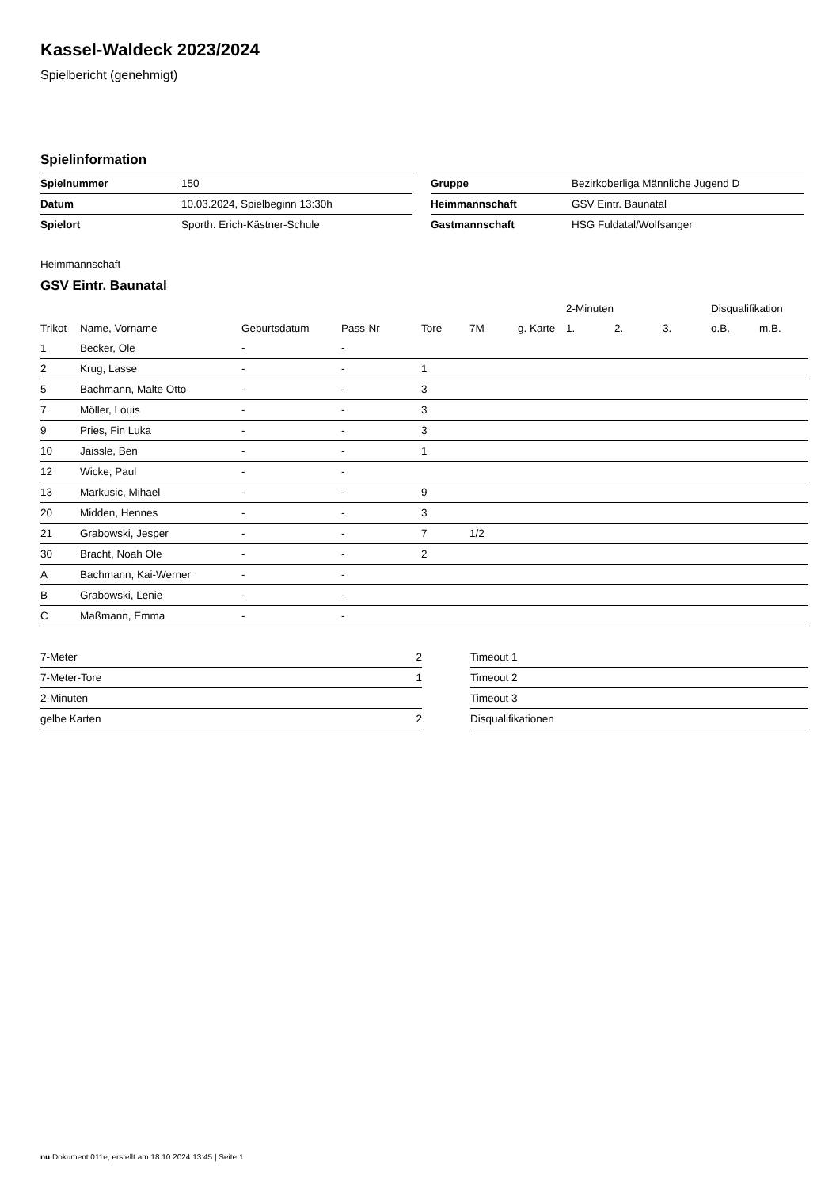Kassel-Waldeck 2023/2024
Spielbericht (genehmigt)
Spielinformation
| Spielnummer | 150 |
| Datum | 10.03.2024, Spielbeginn 13:30h |
| Spielort | Sporth. Erich-Kästner-Schule |
| Gruppe | Bezirkoberliga Männliche Jugend D |
| Heimmannschaft | GSV Eintr. Baunatal |
| Gastmannschaft | HSG Fuldatal/Wolfsanger |
Heimmannschaft
GSV Eintr. Baunatal
| | | | | | | | 2-Minuten | | | Disqualifikation | |
| --- | --- | --- | --- | --- | --- | --- | --- | --- | --- | --- | --- |
| Trikot | Name, Vorname | Geburtsdatum | Pass-Nr | Tore | 7M | g. Karte | 1. | 2. | 3. | o.B. | m.B. |
| 1 | Becker, Ole | - | - | | | | | | | | |
| 2 | Krug, Lasse | - | - | 1 | | | | | | | |
| 5 | Bachmann, Malte Otto | - | - | 3 | | | | | | | |
| 7 | Möller, Louis | - | - | 3 | | | | | | | |
| 9 | Pries, Fin Luka | - | - | 3 | | | | | | | |
| 10 | Jaissle, Ben | - | - | 1 | | | | | | | |
| 12 | Wicke, Paul | - | - | | | | | | | | |
| 13 | Markusic, Mihael | - | - | 9 | | | | | | | |
| 20 | Midden, Hennes | - | - | 3 | | | | | | | |
| 21 | Grabowski, Jesper | - | - | 7 | 1/2 | | | | | | |
| 30 | Bracht, Noah Ole | - | - | 2 | | | | | | | |
| A | Bachmann, Kai-Werner | - | - | | | | | | | | |
| B | Grabowski, Lenie | - | - | | | | | | | | |
| C | Maßmann, Emma | - | - | | | | | | | | |
| 7-Meter | 2 |
| 7-Meter-Tore | 1 |
| 2-Minuten | |
| gelbe Karten | 2 |
| Timeout 1 |
| Timeout 2 |
| Timeout 3 |
| Disqualifikationen |
nu.Dokument 011e, erstellt am 18.10.2024 13:45 | Seite 1